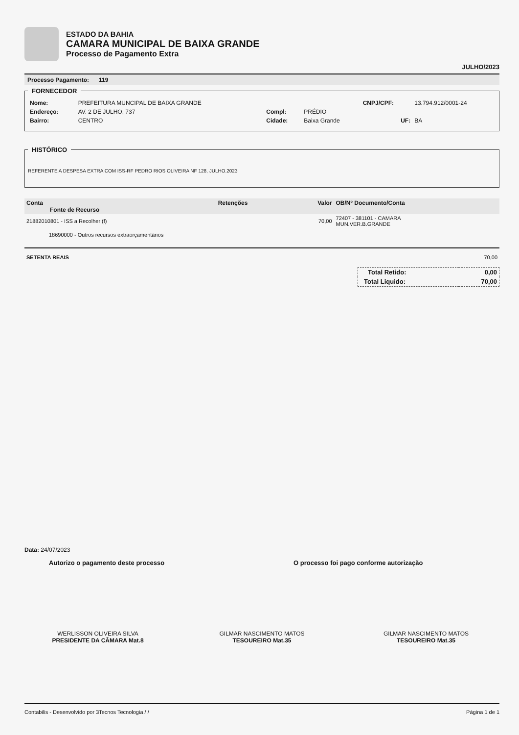ESTADO DA BAHIA
CAMARA MUNICIPAL DE BAIXA GRANDE
Processo de Pagamento Extra
JULHO/2023
Processo Pagamento: 119
FORNECEDOR
| Nome: | PREFEITURA MUNCIPAL DE BAIXA GRANDE | | | CNPJ/CPF: | 13.794.912/0001-24 |
| Endereço: | AV. 2 DE JULHO, 737 | Compl: | PRÉDIO | | |
| Bairro: | CENTRO | Cidade: | Baixa Grande | UF: | BA |
HISTÓRICO
REFERENTE A DESPESA EXTRA COM ISS-RF PEDRO RIOS OLIVEIRA NF 128, JULHO.2023
| Conta Fonte de Recurso | Retenções | Valor | OB/Nº Documento/Conta |
| --- | --- | --- | --- |
| 21882010801 - ISS a Recolher (f) | | 70,00 | 72407 - 381101 - CAMARA MUN.VER.B.GRANDE |
| 18690000 - Outros recursos extraorçamentários | | | |
SETENTA REAIS 70,00
| Total Retido: | 0,00 |
| Total Liquido: | 70,00 |
Data: 24/07/2023
Autorizo o pagamento deste processo O processo foi pago conforme autorização
WERLISSON OLIVEIRA SILVA
PRESIDENTE DA CÂMARA Mat.8
GILMAR NASCIMENTO MATOS
TESOUREIRO Mat.35
GILMAR NASCIMENTO MATOS
TESOUREIRO Mat.35
Contabilis - Desenvolvido por 3Tecnos Tecnologia / / Página 1 de 1